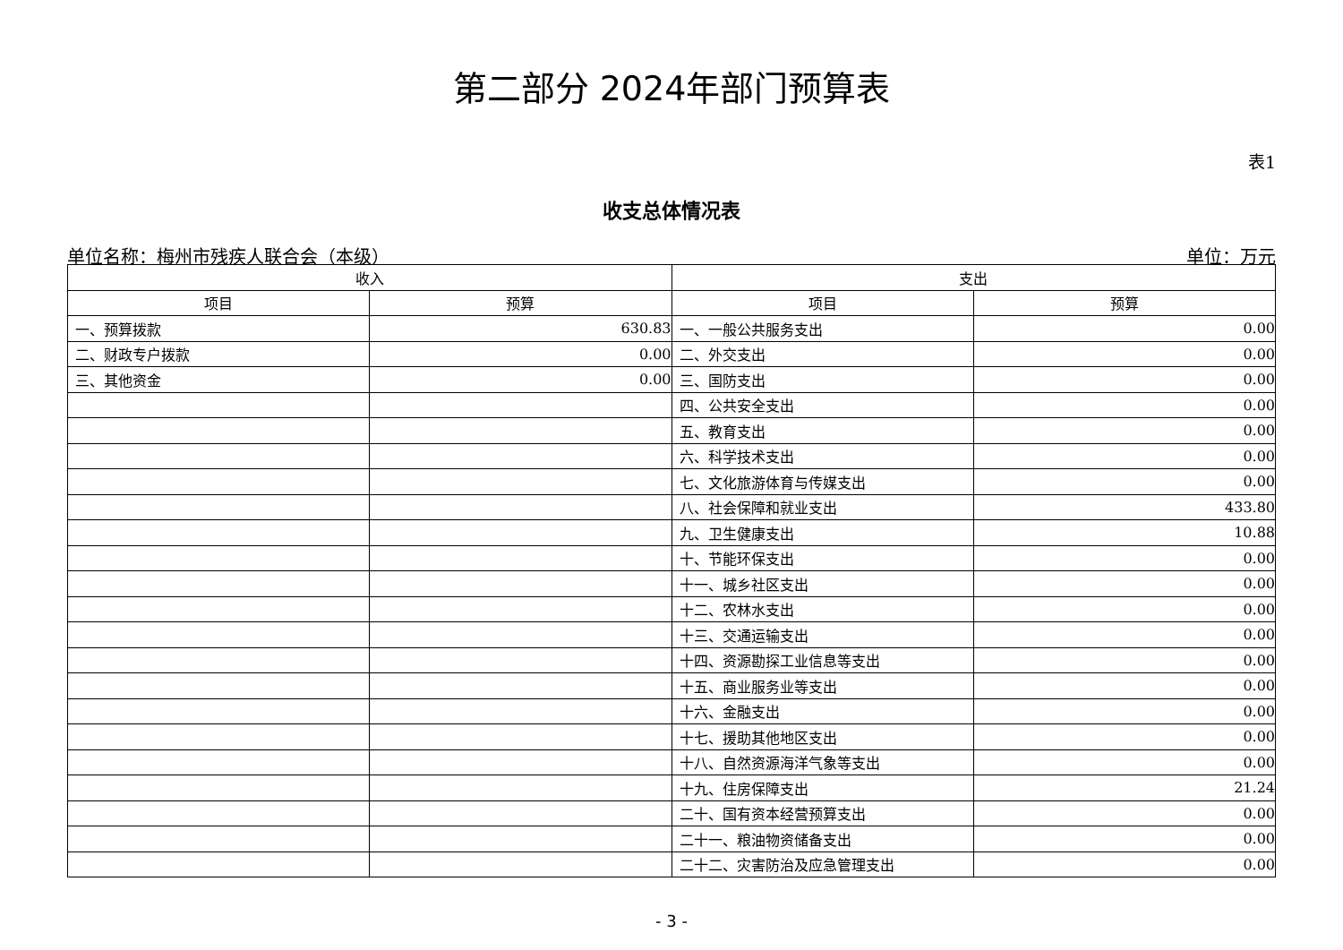第二部分 2024年部门预算表
表1
收支总体情况表
单位名称：梅州市残疾人联合会（本级） 单位：万元
| 收入 | | 支出 | |
| --- | --- | --- | --- |
| 项目 | 预算 | 项目 | 预算 |
| 一、预算拨款 | 630.83 | 一、一般公共服务支出 | 0.00 |
| 二、财政专户拨款 | 0.00 | 二、外交支出 | 0.00 |
| 三、其他资金 | 0.00 | 三、国防支出 | 0.00 |
| | | 四、公共安全支出 | 0.00 |
| | | 五、教育支出 | 0.00 |
| | | 六、科学技术支出 | 0.00 |
| | | 七、文化旅游体育与传媒支出 | 0.00 |
| | | 八、社会保障和就业支出 | 433.80 |
| | | 九、卫生健康支出 | 10.88 |
| | | 十、节能环保支出 | 0.00 |
| | | 十一、城乡社区支出 | 0.00 |
| | | 十二、农林水支出 | 0.00 |
| | | 十三、交通运输支出 | 0.00 |
| | | 十四、资源勘探工业信息等支出 | 0.00 |
| | | 十五、商业服务业等支出 | 0.00 |
| | | 十六、金融支出 | 0.00 |
| | | 十七、援助其他地区支出 | 0.00 |
| | | 十八、自然资源海洋气象等支出 | 0.00 |
| | | 十九、住房保障支出 | 21.24 |
| | | 二十、国有资本经营预算支出 | 0.00 |
| | | 二十一、粮油物资储备支出 | 0.00 |
| | | 二十二、灾害防治及应急管理支出 | 0.00 |
- 3 -